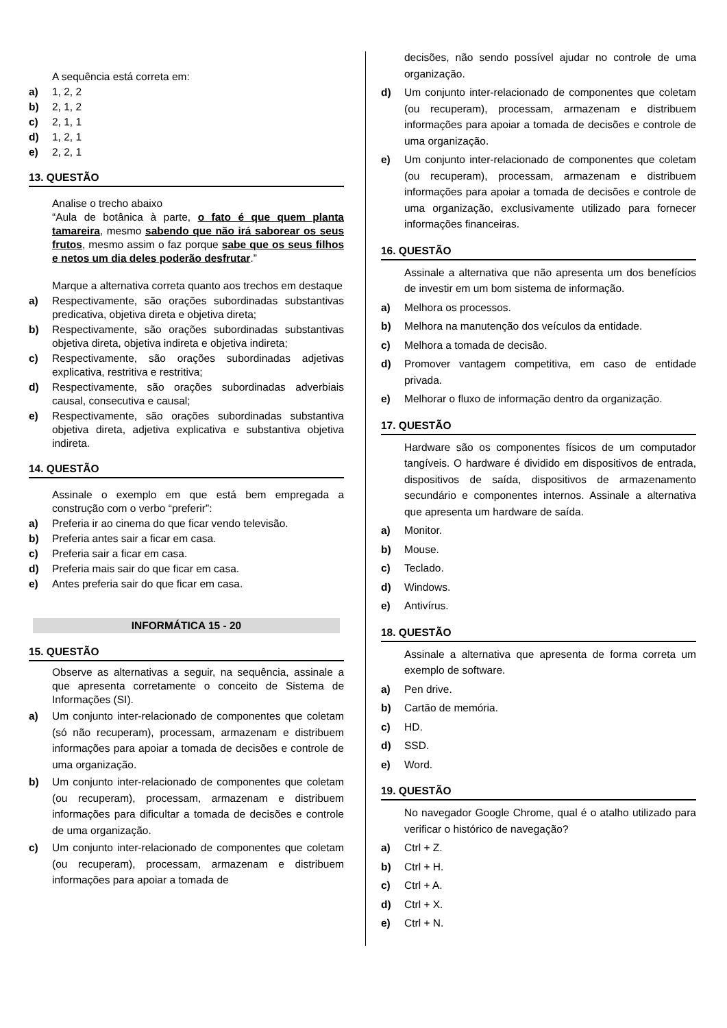A sequência está correta em:
a) 1, 2, 2
b) 2, 1, 2
c) 2, 1, 1
d) 1, 2, 1
e) 2, 2, 1
13. QUESTÃO
Analise o trecho abaixo
“Aula de botânica à parte, o fato é que quem planta tamareira, mesmo sabendo que não irá saborear os seus frutos, mesmo assim o faz porque sabe que os seus filhos e netos um dia deles poderão desfrutar.”
Marque a alternativa correta quanto aos trechos em destaque
a) Respectivamente, são orações subordinadas substantivas predicativa, objetiva direta e objetiva direta;
b) Respectivamente, são orações subordinadas substantivas objetiva direta, objetiva indireta e objetiva indireta;
c) Respectivamente, são orações subordinadas adjetivas explicativa, restritiva e restritiva;
d) Respectivamente, são orações subordinadas adverbiais causal, consecutiva e causal;
e) Respectivamente, são orações subordinadas substantiva objetiva direta, adjetiva explicativa e substantiva objetiva indireta.
14. QUESTÃO
Assinale o exemplo em que está bem empregada a construção com o verbo “preferir”:
a) Preferia ir ao cinema do que ficar vendo televisão.
b) Preferia antes sair a ficar em casa.
c) Preferia sair a ficar em casa.
d) Preferia mais sair do que ficar em casa.
e) Antes preferia sair do que ficar em casa.
INFORMÁTICA 15 - 20
15. QUESTÃO
Observe as alternativas a seguir, na sequência, assinale a que apresenta corretamente o conceito de Sistema de Informações (SI).
a) Um conjunto inter-relacionado de componentes que coletam (só não recuperam), processam, armazenam e distribuem informações para apoiar a tomada de decisões e controle de uma organização.
b) Um conjunto inter-relacionado de componentes que coletam (ou recuperam), processam, armazenam e distribuem informações para dificultar a tomada de decisões e controle de uma organização.
c) Um conjunto inter-relacionado de componentes que coletam (ou recuperam), processam, armazenam e distribuem informações para apoiar a tomada de
decisões, não sendo possível ajudar no controle de uma organização.
d) Um conjunto inter-relacionado de componentes que coletam (ou recuperam), processam, armazenam e distribuem informações para apoiar a tomada de decisões e controle de uma organização.
e) Um conjunto inter-relacionado de componentes que coletam (ou recuperam), processam, armazenam e distribuem informações para apoiar a tomada de decisões e controle de uma organização, exclusivamente utilizado para fornecer informações financeiras.
16. QUESTÃO
Assinale a alternativa que não apresenta um dos benefícios de investir em um bom sistema de informação.
a) Melhora os processos.
b) Melhora na manutenção dos veículos da entidade.
c) Melhora a tomada de decisão.
d) Promover vantagem competitiva, em caso de entidade privada.
e) Melhorar o fluxo de informação dentro da organização.
17. QUESTÃO
Hardware são os componentes físicos de um computador tangíveis. O hardware é dividido em dispositivos de entrada, dispositivos de saída, dispositivos de armazenamento secundário e componentes internos. Assinale a alternativa que apresenta um hardware de saída.
a) Monitor.
b) Mouse.
c) Teclado.
d) Windows.
e) Antivírus.
18. QUESTÃO
Assinale a alternativa que apresenta de forma correta um exemplo de software.
a) Pen drive.
b) Cartão de memória.
c) HD.
d) SSD.
e) Word.
19. QUESTÃO
No navegador Google Chrome, qual é o atalho utilizado para verificar o histórico de navegação?
a) Ctrl + Z.
b) Ctrl + H.
c) Ctrl + A.
d) Ctrl + X.
e) Ctrl + N.